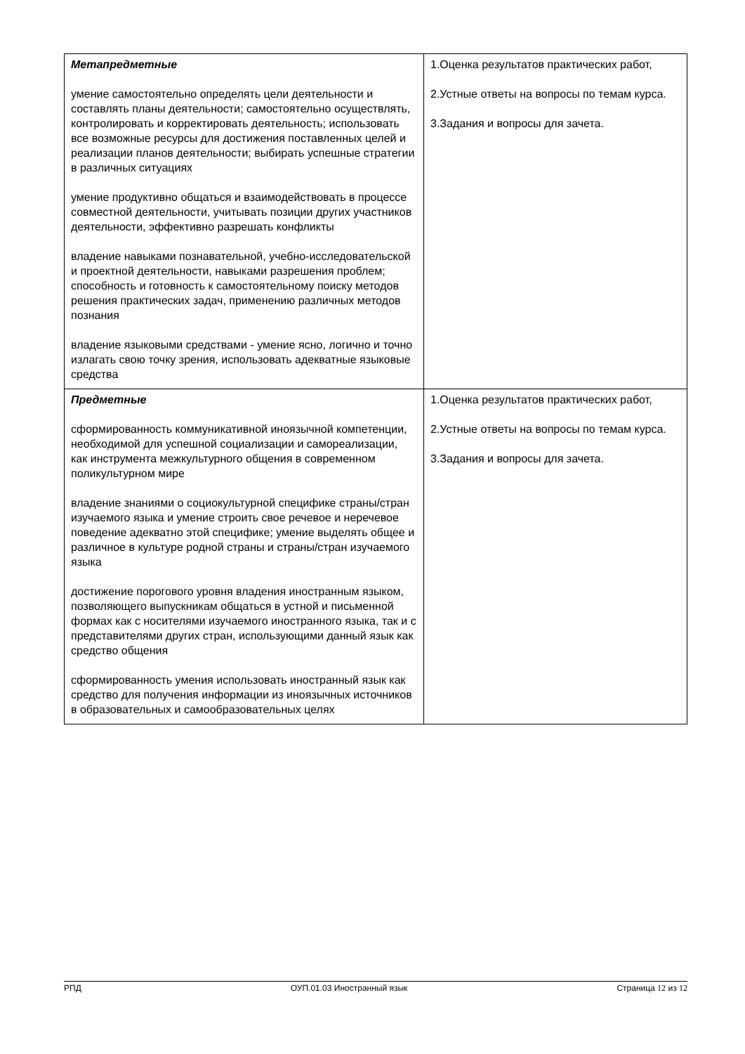| Метапредметные умение самостоятельно определять цели деятельности и составлять планы деятельности; самостоятельно осуществлять, контролировать и корректировать деятельность; использовать все возможные ресурсы для достижения поставленных целей и реализации планов деятельности; выбирать успешные стратегии в различных ситуациях умение продуктивно общаться и взаимодействовать в процессе совместной деятельности, учитывать позиции других участников деятельности, эффективно разрешать конфликты владение навыками познавательной, учебно-исследовательской и проектной деятельности, навыками разрешения проблем; способность и готовность к самостоятельному поиску методов решения практических задач, применению различных методов познания владение языковыми средствами - умение ясно, логично и точно излагать свою точку зрения, использовать адекватные языковые средства | 1.Оценка результатов практических работ, 2.Устные ответы на вопросы по темам курса. 3.Задания и вопросы для зачета. |
| Предметные сформированность коммуникативной иноязычной компетенции, необходимой для успешной социализации и самореализации, как инструмента межкультурного общения в современном поликультурном мире владение знаниями о социокультурной специфике страны/стран изучаемого языка и умение строить свое речевое и неречевое поведение адекватно этой специфике; умение выделять общее и различное в культуре родной страны и страны/стран изучаемого языка достижение порогового уровня владения иностранным языком, позволяющего выпускникам общаться в устной и письменной формах как с носителями изучаемого иностранного языка, так и с представителями других стран, использующими данный язык как средство общения сформированность умения использовать иностранный язык как средство для получения информации из иноязычных источников в образовательных и самообразовательных целях | 1.Оценка результатов практических работ, 2.Устные ответы на вопросы по темам курса. 3.Задания и вопросы для зачета. |
РПД ОУП.01.03 Иностранный язык Страница 12 из 12